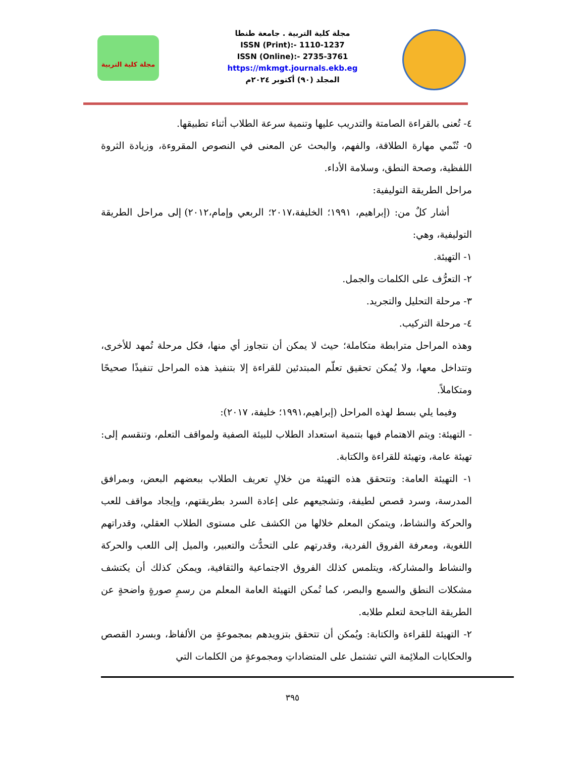مجلة كلية التربية
مجلة كلية التربية . جامعة طنطا
ISSN (Print):- 1110-1237
ISSN (Online):- 2735-3761
https://mkmgt.journals.ekb.eg
المجلد (٩٠) أكتوبر ٢٠٢٤م
٤- تُعنى بالقراءة الصامتة والتدريب عليها وتنمية سرعة الطلاب أثناء تطبيقها.
٥- تُنّمي مهارة الطلاقة، والفهم، والبحث عن المعنى في النصوص المقروءة، وزيادة الثروة اللفظية، وصحة النطق، وسلامة الأداء.
مراحل الطريقة التوليفية:
أشار كلٌ من: (إبراهيم، ١٩٩١؛ الخليفة،٢٠١٧؛ الربعي وإمام،٢٠١٢) إلى مراحل الطريقة التوليفية، وهي:
١- التهيئة.
٢- التعرُّف على الكلمات والجمل.
٣- مرحلة التحليل والتجريد.
٤- مرحلة التركيب.
وهذه المراحل مترابطة متكاملة؛ حيث لا يمكن أن نتجاوز أي منها، فكل مرحلة تُمهد للأخرى، وتتداخل معها، ولا يُمكن تحقيق تعلّم المبتدئين للقراءة إلا بتنفيذ هذه المراحل تنفيذًا صحيحًا ومتكاملاً.
وفيما يلي بسط لهذه المراحل (إبراهيم،١٩٩١؛ خليفة، ٢٠١٧):
- التهيئة: ويتم الاهتمام فيها بتنمية استعداد الطلاب للبيئة الصفية ولمواقف التعلم، وتنقسم إلى: تهيئة عامة، وتهيئة للقراءة والكتابة.
١- التهيئة العامة: وتتحقق هذه التهيئة من خلالِ تعريف الطلاب ببعضهم البعض، وبمرافق المدرسة، وسرد قصص لطيفة، وتشجيعهم على إعادة السرد بطريقتهم، وإيجاد مواقف للعب والحركة والنشاط، ويتمكن المعلم خلالها من الكشف على مستوى الطلاب العقلي، وقدراتهم اللغوية، ومعرفة الفروق الفردية، وقدرتهم على التحدُّث والتعبير، والميل إلى اللعب والحركة والنشاط والمشاركة، ويتلمس كذلك الفروق الاجتماعية والثقافية، ويمكن كذلك أن يكتشف مشكلات النطق والسمع والبصر، كما تُمكن التهيئة العامة المعلم من رسمِ صورةٍ واضحةٍ عن الطريقة الناجحة لتعلم طلابه.
٢- التهيئة للقراءة والكتابة: ويُمكن أن تتحقق بتزويدهم بمجموعةٍ من الألفاظ، وبسرد القصص والحكايات الملائِمة التي تشتمل على المتضاداتِ ومجموعةٍ من الكلمات التي
٣٩٥